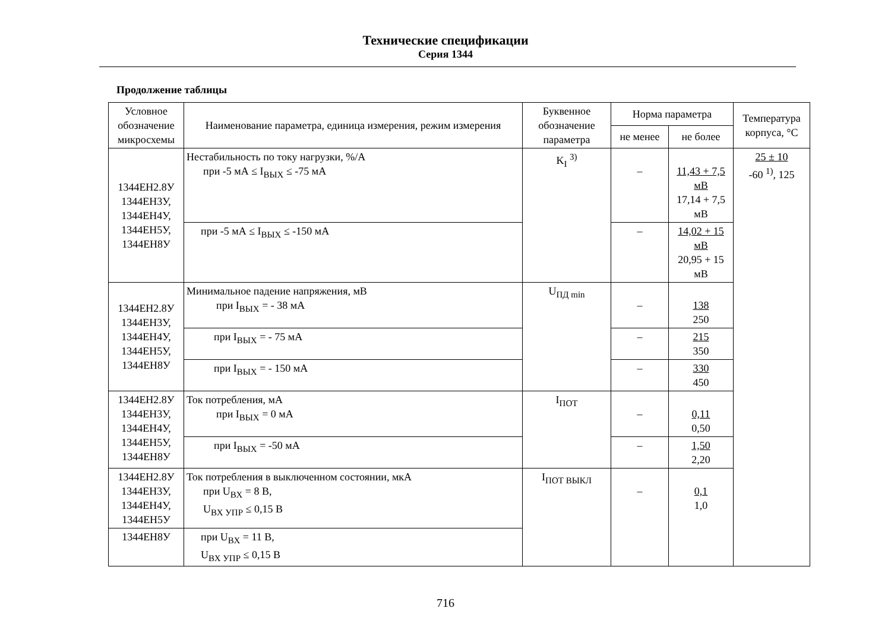Технические спецификации
Серия 1344
Продолжение таблицы
| Условное обозначение микросхемы | Наименование параметра, единица измерения, режим изме­рения | Буквенное обозначение параметра | Норма параметра | | Температура корпуса, °C |
| --- | --- | --- | --- | --- | --- |
| | | | не менее | не более | |
| 1344ЕН2.8У 1344ЕН3У, 1344ЕН4У, 1344ЕН5У, 1344ЕН8У | Нестабильность по току нагрузки, %/А при -5 мА ≤ I<sub>ВЫХ</sub> ≤ -75 мА | K<sub>I</sub> <sup>3)</sup> | – | 11,43 + 7,5 мВ 17,14 + 7,5 мВ | 25 ± 10 -60 <sup>1)</sup>, 125 |
| | при -5 мА ≤ I<sub>ВЫХ</sub> ≤ -150 мА | | – | 14,02 + 15 мВ 20,95 + 15 мВ | |
| 1344ЕН2.8У 1344ЕН3У, 1344ЕН4У, 1344ЕН5У, 1344ЕН8У | Минимальное падение напряжения, мВ при I<sub>ВЫХ</sub> = - 38 мА | U<sub>ПД min</sub> | – | 138 250 | |
| | при I<sub>ВЫХ</sub> = - 75 мА | | – | 215 350 | |
| | при I<sub>ВЫХ</sub> = - 150 мА | | – | 330 450 | |
| 1344ЕН2.8У 1344ЕН3У, 1344ЕН4У, 1344ЕН5У, 1344ЕН8У | Ток потребления, мА при I<sub>ВЫХ</sub> = 0 мА | I<sub>ПОТ</sub> | – | 0,11 0,50 | |
| | при I<sub>ВЫХ</sub> = -50 мА | | – | 1,50 2,20 | |
| 1344ЕН2.8У 1344ЕН3У, 1344ЕН4У, 1344ЕН5У | Ток потребления в выключенном состоянии, мкА при U<sub>ВХ</sub> = 8 В, U<sub>ВХ УПР</sub> ≤ 0,15 В | I<sub>ПОТ ВЫКЛ</sub> | – | 0,1 1,0 | |
| 1344ЕН8У | при U<sub>ВХ</sub> = 11 В, U<sub>ВХ УПР</sub> ≤ 0,15 В | | | | |
716